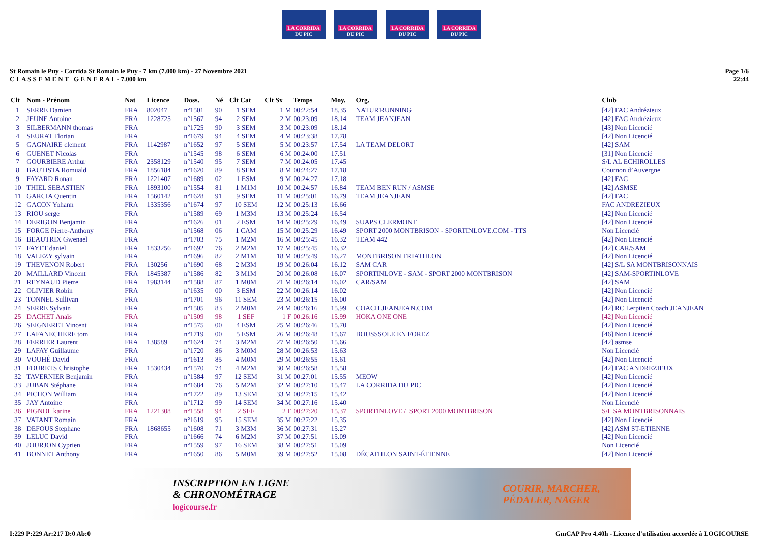LA CORRIDA
DU PIC
LA CORRIDA
DU PIC
LA CORRIDA
DU PIC
LA CORRIDA
DU PIC
St Romain le Puy - Corrida St Romain le Puy - 7 km (7.000 km) - 27 Novembre 2021
C L A S S E M E N T G E N E R A L - 7.000 km
Page 1/6
22:44
| Clt | Nom - Prénom | Nat | Licence | Doss. | Né | Clt Cat | Clt Sx | Temps | Moy. | Org. | Club |
| --- | --- | --- | --- | --- | --- | --- | --- | --- | --- | --- | --- |
| 1 | SERRE Damien | FRA | 802047 | n°1501 | 90 | 1 SEM | 1 M | 00:22:54 | 18.35 | NATUR'RUNNING | [42] FAC Andrézieux |
| 2 | JEUNE Antoine | FRA | 1228725 | n°1567 | 94 | 2 SEM | 2 M | 00:23:09 | 18.14 | TEAM JEANJEAN | [42] FAC Andrézieux |
| 3 | SILBERMANN thomas | FRA | | n°1725 | 90 | 3 SEM | 3 M | 00:23:09 | 18.14 | | [43] Non Licencié |
| 4 | SEURAT Florian | FRA | | n°1679 | 94 | 4 SEM | 4 M | 00:23:38 | 17.78 | | [42] Non Licencié |
| 5 | GAGNAIRE clement | FRA | 1142987 | n°1652 | 97 | 5 SEM | 5 M | 00:23:57 | 17.54 | LA TEAM DELORT | [42] SAM |
| 6 | GUENET Nicolas | FRA | | n°1545 | 98 | 6 SEM | 6 M | 00:24:00 | 17.51 | | [31] Non Licencié |
| 7 | GOURBIERE Arthur | FRA | 2358129 | n°1540 | 95 | 7 SEM | 7 M | 00:24:05 | 17.45 | | S/L AL ECHIROLLES |
| 8 | BAUTISTA Romuald | FRA | 1856184 | n°1620 | 89 | 8 SEM | 8 M | 00:24:27 | 17.18 | | Cournon d’Auvergne |
| 9 | FAYARD Ronan | FRA | 1221407 | n°1689 | 02 | 1 ESM | 9 M | 00:24:27 | 17.18 | | [42] FAC |
| 10 | THIEL SEBASTIEN | FRA | 1893100 | n°1554 | 81 | 1 M1M | 10 M | 00:24:57 | 16.84 | TEAM BEN RUN / ASMSE | [42] ASMSE |
| 11 | GARCIA Quentin | FRA | 1560142 | n°1628 | 91 | 9 SEM | 11 M | 00:25:01 | 16.79 | TEAM JEANJEAN | [42] FAC |
| 12 | GACON Yohann | FRA | 1335356 | n°1674 | 97 | 10 SEM | 12 M | 00:25:13 | 16.66 | | FAC ANDREZIEUX |
| 13 | RIOU serge | FRA | | n°1589 | 69 | 1 M3M | 13 M | 00:25:24 | 16.54 | | [42] Non Licencié |
| 14 | DERIGON Benjamin | FRA | | n°1626 | 01 | 2 ESM | 14 M | 00:25:29 | 16.49 | SUAPS CLERMONT | [42] Non Licencié |
| 15 | FORGE Pierre-Anthony | FRA | | n°1568 | 06 | 1 CAM | 15 M | 00:25:29 | 16.49 | SPORT 2000 MONTBRISON - SPORTINLOVE.COM - TTS | Non Licencié |
| 16 | BEAUTRIX Gwenael | FRA | | n°1703 | 75 | 1 M2M | 16 M | 00:25:45 | 16.32 | TEAM 442 | [42] Non Licencié |
| 17 | FAYET daniel | FRA | 1833256 | n°1692 | 76 | 2 M2M | 17 M | 00:25:45 | 16.32 | | [42] CAR/SAM |
| 18 | VALEZY sylvain | FRA | | n°1696 | 82 | 2 M1M | 18 M | 00:25:49 | 16.27 | MONTBRISON TRIATHLON | [42] Non Licencié |
| 19 | THEVENON Robert | FRA | 130256 | n°1690 | 68 | 2 M3M | 19 M | 00:26:04 | 16.12 | SAM CAR | [42] S/L SA MONTBRISONNAIS |
| 20 | MAILLARD Vincent | FRA | 1845387 | n°1586 | 82 | 3 M1M | 20 M | 00:26:08 | 16.07 | SPORTINLOVE - SAM - SPORT 2000 MONTBRISON | [42] SAM-SPORTINLOVE |
| 21 | REYNAUD Pierre | FRA | 1983144 | n°1588 | 87 | 1 M0M | 21 M | 00:26:14 | 16.02 | CAR/SAM | [42] SAM |
| 22 | OLIVIER Robin | FRA | | n°1635 | 00 | 3 ESM | 22 M | 00:26:14 | 16.02 | | [42] Non Licencié |
| 23 | TONNEL Sullivan | FRA | | n°1701 | 96 | 11 SEM | 23 M | 00:26:15 | 16.00 | | [42] Non Licencié |
| 24 | SERRE Sylvain | FRA | | n°1505 | 83 | 2 M0M | 24 M | 00:26:16 | 15.99 | COACH JEANJEAN.COM | [42] RC Lerptien Coach JEANJEAN |
| 25 | DACHET Anaïs | FRA | | n°1509 | 98 | 1 SEF | 1 F | 00:26:16 | 15.99 | HOKA ONE ONE | [42] Non Licencié |
| 26 | SEIGNERET Vincent | FRA | | n°1575 | 00 | 4 ESM | 25 M | 00:26:46 | 15.70 | | [42] Non Licencié |
| 27 | LAFANECHERE tom | FRA | | n°1719 | 00 | 5 ESM | 26 M | 00:26:48 | 15.67 | BOUSSSOLE EN FOREZ | [46] Non Licencié |
| 28 | FERRIER Laurent | FRA | 138589 | n°1624 | 74 | 3 M2M | 27 M | 00:26:50 | 15.66 | | [42] asmse |
| 29 | LAFAY Guillaume | FRA | | n°1720 | 86 | 3 M0M | 28 M | 00:26:53 | 15.63 | | Non Licencié |
| 30 | VOUHÉ David | FRA | | n°1613 | 85 | 4 M0M | 29 M | 00:26:55 | 15.61 | | [42] Non Licencié |
| 31 | FOURETS Christophe | FRA | 1530434 | n°1570 | 74 | 4 M2M | 30 M | 00:26:58 | 15.58 | | [42] FAC ANDREZIEUX |
| 32 | TAVERNIER Benjamin | FRA | | n°1584 | 97 | 12 SEM | 31 M | 00:27:01 | 15.55 | MEOW | [42] Non Licencié |
| 33 | JUBAN Stéphane | FRA | | n°1684 | 76 | 5 M2M | 32 M | 00:27:10 | 15.47 | LA CORRIDA DU PIC | [42] Non Licencié |
| 34 | PICHON William | FRA | | n°1722 | 89 | 13 SEM | 33 M | 00:27:15 | 15.42 | | [42] Non Licencié |
| 35 | JAY Antoine | FRA | | n°1712 | 99 | 14 SEM | 34 M | 00:27:16 | 15.40 | | Non Licencié |
| 36 | PIGNOL karine | FRA | 1221308 | n°1558 | 94 | 2 SEF | 2 F | 00:27:20 | 15.37 | SPORTINLOVE / SPORT 2000 MONTBRISON | S/L SA MONTBRISONNAIS |
| 37 | VATANT Romain | FRA | | n°1619 | 95 | 15 SEM | 35 M | 00:27:22 | 15.35 | | [42] Non Licencié |
| 38 | DEFOUS Stephane | FRA | 1868655 | n°1608 | 71 | 3 M3M | 36 M | 00:27:31 | 15.27 | | [42] ASM ST-ETIENNE |
| 39 | LELUC David | FRA | | n°1666 | 74 | 6 M2M | 37 M | 00:27:51 | 15.09 | | [42] Non Licencié |
| 40 | JOURJON Cyprien | FRA | | n°1559 | 97 | 16 SEM | 38 M | 00:27:51 | 15.09 | | Non Licencié |
| 41 | BONNET Anthony | FRA | | n°1650 | 86 | 5 M0M | 39 M | 00:27:52 | 15.08 | DÉCATHLON SAINT-ÉTIENNE | [42] Non Licencié |
INSCRIPTION EN LIGNE
& CHRONOMÉTRAGE
logicourse.fr
COURIR, MARCHER,
PÉDALER, NAGER
I:229 P:229 Ar:217 D:0 Ab:0 GmCAP Pro 4.40h - Licence d'utilisation accordée à LOGICOURSE